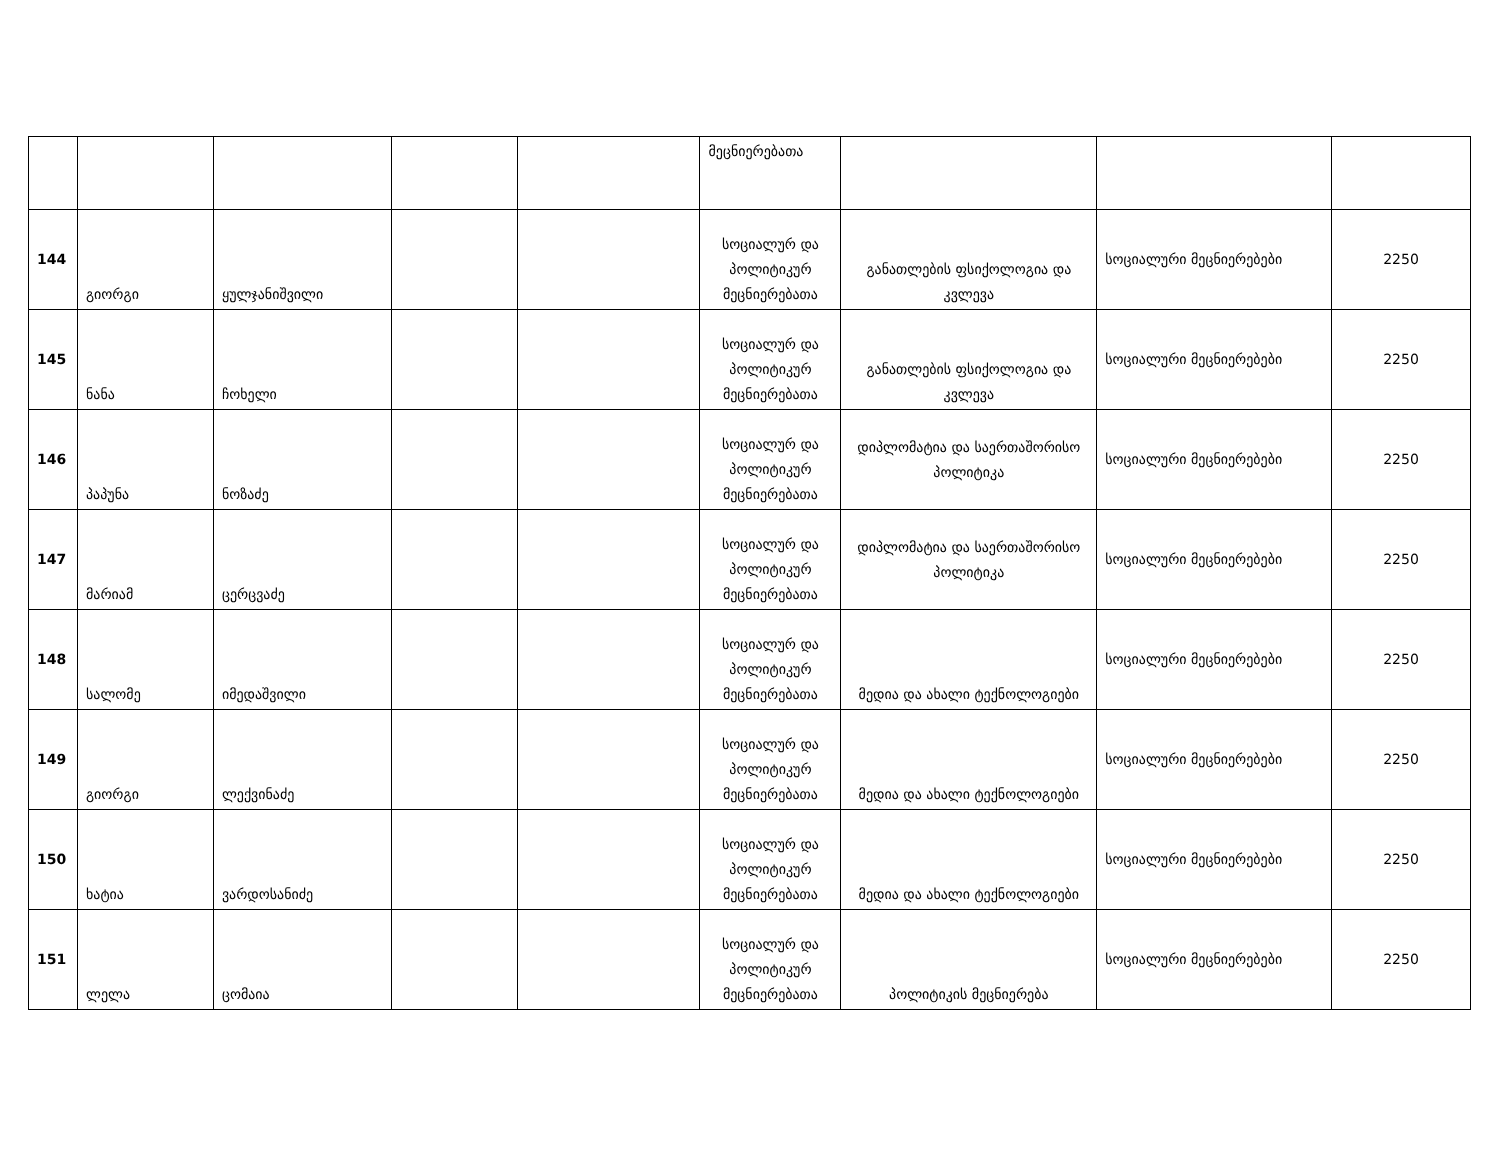| | | | | | მეცნიერებათა | | | |
| 144 | გიორგი | ყულჯანიშვილი | | | სოციალურ და პოლიტიკურ მეცნიერებათა | განათლების ფსიქოლოგია და კვლევა | სოციალური მეცნიერებები | 2250 |
| 145 | ნანა | ჩოხელი | | | სოციალურ და პოლიტიკურ მეცნიერებათა | განათლების ფსიქოლოგია და კვლევა | სოციალური მეცნიერებები | 2250 |
| 146 | პაპუნა | ნოზაძე | | | სოციალურ და პოლიტიკურ მეცნიერებათა | დიპლომატია და საერთაშორისო პოლიტიკა | სოციალური მეცნიერებები | 2250 |
| 147 | მარიამ | ცერცვაძე | | | სოციალურ და პოლიტიკურ მეცნიერებათა | დიპლომატია და საერთაშორისო პოლიტიკა | სოციალური მეცნიერებები | 2250 |
| 148 | სალომე | იმედაშვილი | | | სოციალურ და პოლიტიკურ მეცნიერებათა | მედია და ახალი ტექნოლოგიები | სოციალური მეცნიერებები | 2250 |
| 149 | გიორგი | ლექვინაძე | | | სოციალურ და პოლიტიკურ მეცნიერებათა | მედია და ახალი ტექნოლოგიები | სოციალური მეცნიერებები | 2250 |
| 150 | ხატია | ვარდოსანიძე | | | სოციალურ და პოლიტიკურ მეცნიერებათა | მედია და ახალი ტექნოლოგიები | სოციალური მეცნიერებები | 2250 |
| 151 | ლელა | ცომაია | | | სოციალურ და პოლიტიკურ მეცნიერებათა | პოლიტიკის მეცნიერება | სოციალური მეცნიერებები | 2250 |